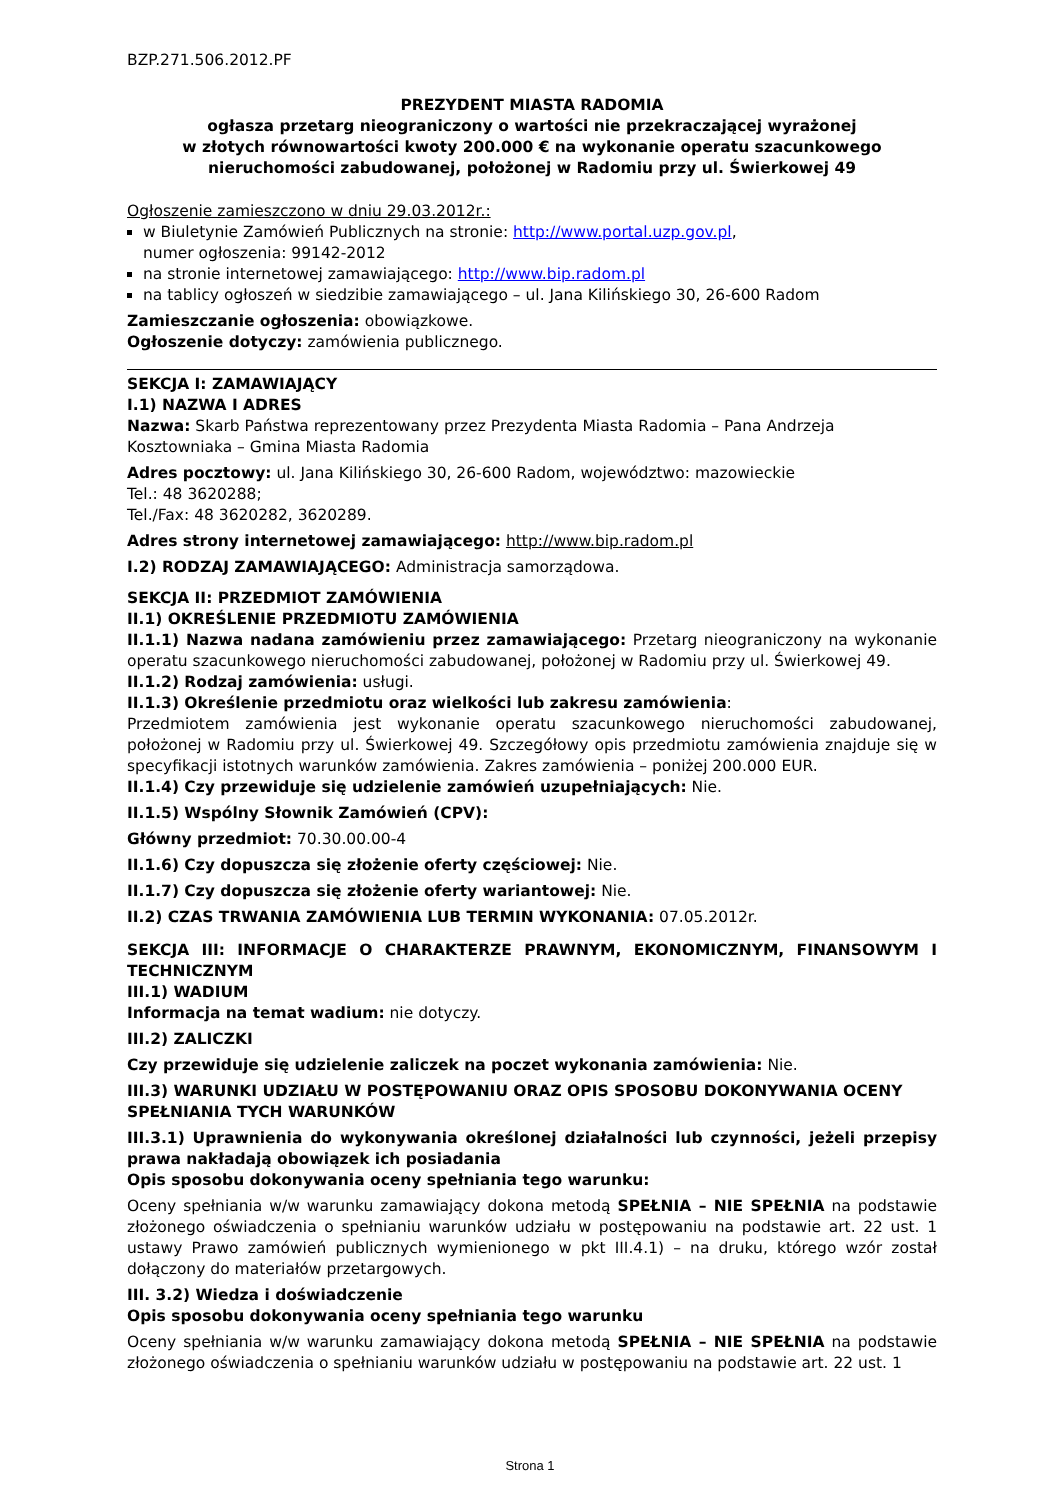BZP.271.506.2012.PF
PREZYDENT MIASTA RADOMIA
ogłasza przetarg nieograniczony o wartości nie przekraczającej wyrażonej
w złotych równowartości kwoty 200.000 € na wykonanie operatu szacunkowego
nieruchomości zabudowanej, położonej w Radomiu przy ul. Świerkowej 49
Ogłoszenie zamieszczono w dniu 29.03.2012r.:
w Biuletynie Zamówień Publicznych na stronie: http://www.portal.uzp.gov.pl,
numer ogłoszenia: 99142-2012
na stronie internetowej zamawiającego: http://www.bip.radom.pl
na tablicy ogłoszeń w siedzibie zamawiającego – ul. Jana Kilińskiego 30, 26-600 Radom
Zamieszczanie ogłoszenia: obowiązkowe.
Ogłoszenie dotyczy: zamówienia publicznego.
SEKCJA I: ZAMAWIAJĄCY
I.1) NAZWA I ADRES
Nazwa: Skarb Państwa reprezentowany przez Prezydenta Miasta Radomia – Pana Andrzeja Kosztowniaka – Gmina Miasta Radomia
Adres pocztowy: ul. Jana Kilińskiego 30, 26-600 Radom, województwo: mazowieckie
Tel.: 48 3620288;
Tel./Fax: 48 3620282, 3620289.
Adres strony internetowej zamawiającego: http://www.bip.radom.pl
I.2) RODZAJ ZAMAWIAJĄCEGO: Administracja samorządowa.
SEKCJA II: PRZEDMIOT ZAMÓWIENIA
II.1) OKREŚLENIE PRZEDMIOTU ZAMÓWIENIA
II.1.1) Nazwa nadana zamówieniu przez zamawiającego: Przetarg nieograniczony na wykonanie operatu szacunkowego nieruchomości zabudowanej, położonej w Radomiu przy ul. Świerkowej 49.
II.1.2) Rodzaj zamówienia: usługi.
II.1.3) Określenie przedmiotu oraz wielkości lub zakresu zamówienia:
Przedmiotem zamówienia jest wykonanie operatu szacunkowego nieruchomości zabudowanej, położonej w Radomiu przy ul. Świerkowej 49. Szczegółowy opis przedmiotu zamówienia znajduje się w specyfikacji istotnych warunków zamówienia. Zakres zamówienia – poniżej 200.000 EUR.
II.1.4) Czy przewiduje się udzielenie zamówień uzupełniających: Nie.
II.1.5) Wspólny Słownik Zamówień (CPV):
Główny przedmiot: 70.30.00.00-4
II.1.6) Czy dopuszcza się złożenie oferty częściowej: Nie.
II.1.7) Czy dopuszcza się złożenie oferty wariantowej: Nie.
II.2) CZAS TRWANIA ZAMÓWIENIA LUB TERMIN WYKONANIA: 07.05.2012r.
SEKCJA III: INFORMACJE O CHARAKTERZE PRAWNYM, EKONOMICZNYM, FINANSOWYM I TECHNICZNYM
III.1) WADIUM
Informacja na temat wadium: nie dotyczy.
III.2) ZALICZKI
Czy przewiduje się udzielenie zaliczek na poczet wykonania zamówienia: Nie.
III.3) WARUNKI UDZIAŁU W POSTĘPOWANIU ORAZ OPIS SPOSOBU DOKONYWANIA OCENY SPEŁNIANIA TYCH WARUNKÓW
III.3.1) Uprawnienia do wykonywania określonej działalności lub czynności, jeżeli przepisy prawa nakładają obowiązek ich posiadania
Opis sposobu dokonywania oceny spełniania tego warunku:
Oceny spełniania w/w warunku zamawiający dokona metodą SPEŁNIA – NIE SPEŁNIA na podstawie złożonego oświadczenia o spełnianiu warunków udziału w postępowaniu na podstawie art. 22 ust. 1 ustawy Prawo zamówień publicznych wymienionego w pkt III.4.1) – na druku, którego wzór został dołączony do materiałów przetargowych.
III. 3.2) Wiedza i doświadczenie
Opis sposobu dokonywania oceny spełniania tego warunku
Oceny spełniania w/w warunku zamawiający dokona metodą SPEŁNIA – NIE SPEŁNIA na podstawie złożonego oświadczenia o spełnianiu warunków udziału w postępowaniu na podstawie art. 22 ust. 1
Strona 1